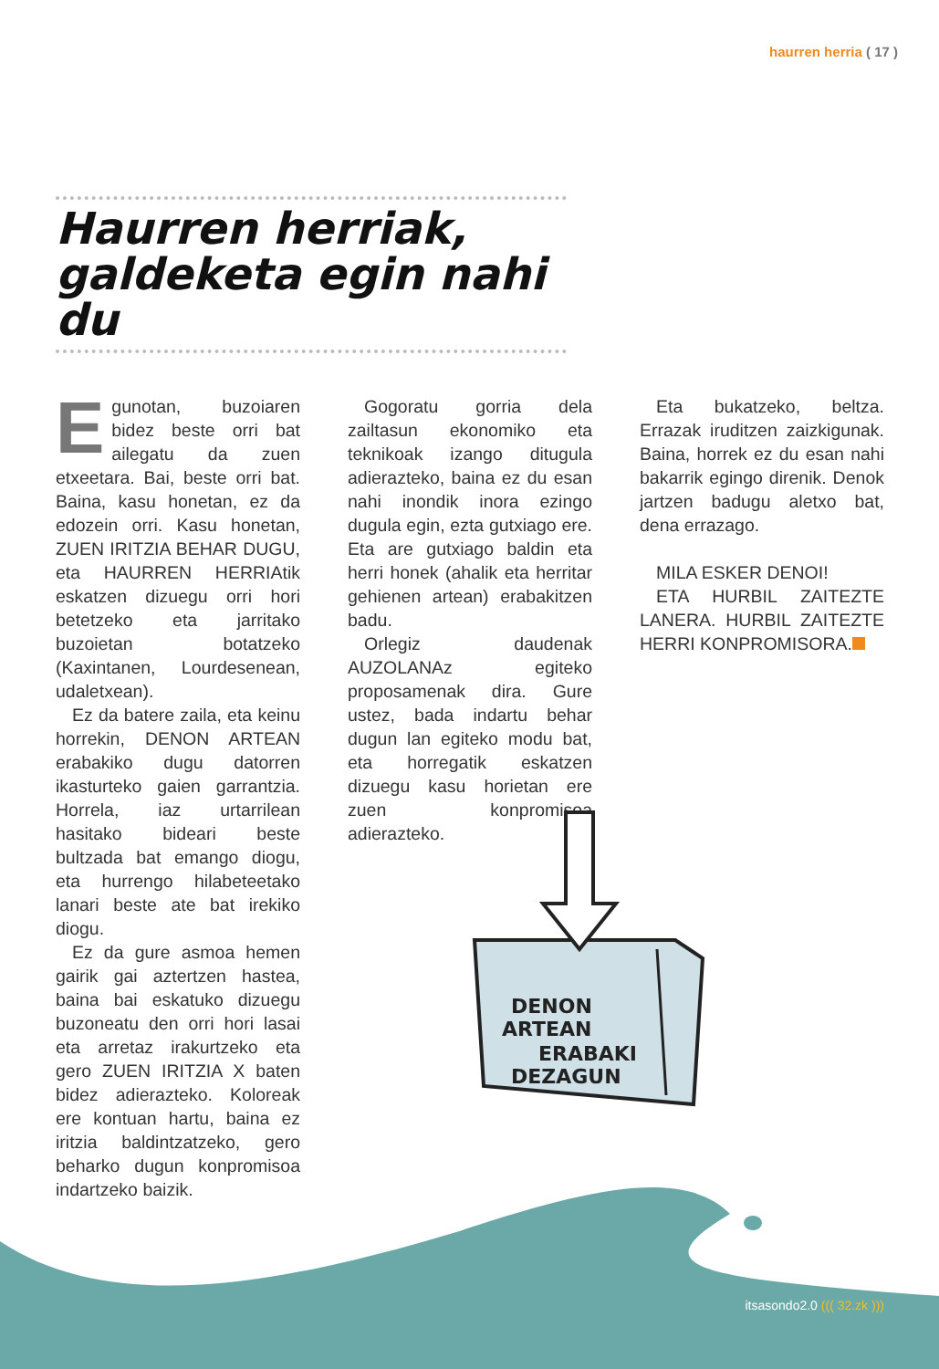haurren herria ( 17 )
Haurren herriak,
galdeketa egin nahi du
Egunotan, buzoiaren bidez beste orri bat ailegatu da zuen etxeetara. Bai, beste orri bat. Baina, kasu honetan, ez da edozein orri. Kasu honetan, ZUEN IRITZIA BEHAR DUGU, eta HAURREN HERRIAtik eskatzen dizuegu orri hori betetzeko eta jarritako buzoietan botatzeko (Kaxintanen, Lourdesenean, udaletxean).
Ez da batere zaila, eta keinu horrekin, DENON ARTEAN erabakiko dugu datorren ikasturteko gaien garrantzia. Horrela, iaz urtarrilean hasitako bideari beste bultzada bat emango diogu, eta hurrengo hilabeteetako lanari beste ate bat irekiko diogu.
Ez da gure asmoa hemen gairik gai aztertzen hastea, baina bai eskatuko dizuegu buzoneatu den orri hori lasai eta arretaz irakurtzeko eta gero ZUEN IRITZIA X baten bidez adierazteko. Koloreak ere kontuan hartu, baina ez iritzia baldintzatzeko, gero beharko dugun konpromisoa indartzeko baizik.
Gogoratu gorria dela zailtasun ekonomiko eta teknikoak izango ditugula adierazteko, baina ez du esan nahi inondik inora ezingo dugula egin, ezta gutxiago ere. Eta are gutxiago baldin eta herri honek (ahalik eta herritar gehienen artean) erabakitzen badu.
Orlegiz daudenak AUZOLANAz egiteko proposamenak dira. Gure ustez, bada indartu behar dugun lan egiteko modu bat, eta horregatik eskatzen dizuegu kasu horietan ere zuen konpromisoa adierazteko.
Eta bukatzeko, beltza. Errazak iruditzen zaizkigunak. Baina, horrek ez du esan nahi bakarrik egingo direnik. Denok jartzen badugu aletxo bat, dena errazago.
MILA ESKER DENOI!
ETA HURBIL ZAITEZTE LANERA. HURBIL ZAITEZTE HERRI KONPROMISORA.
DENON
ARTEAN
ERABAKI
DEZAGUN
itsasondo2.0 ((( 32.zk )))